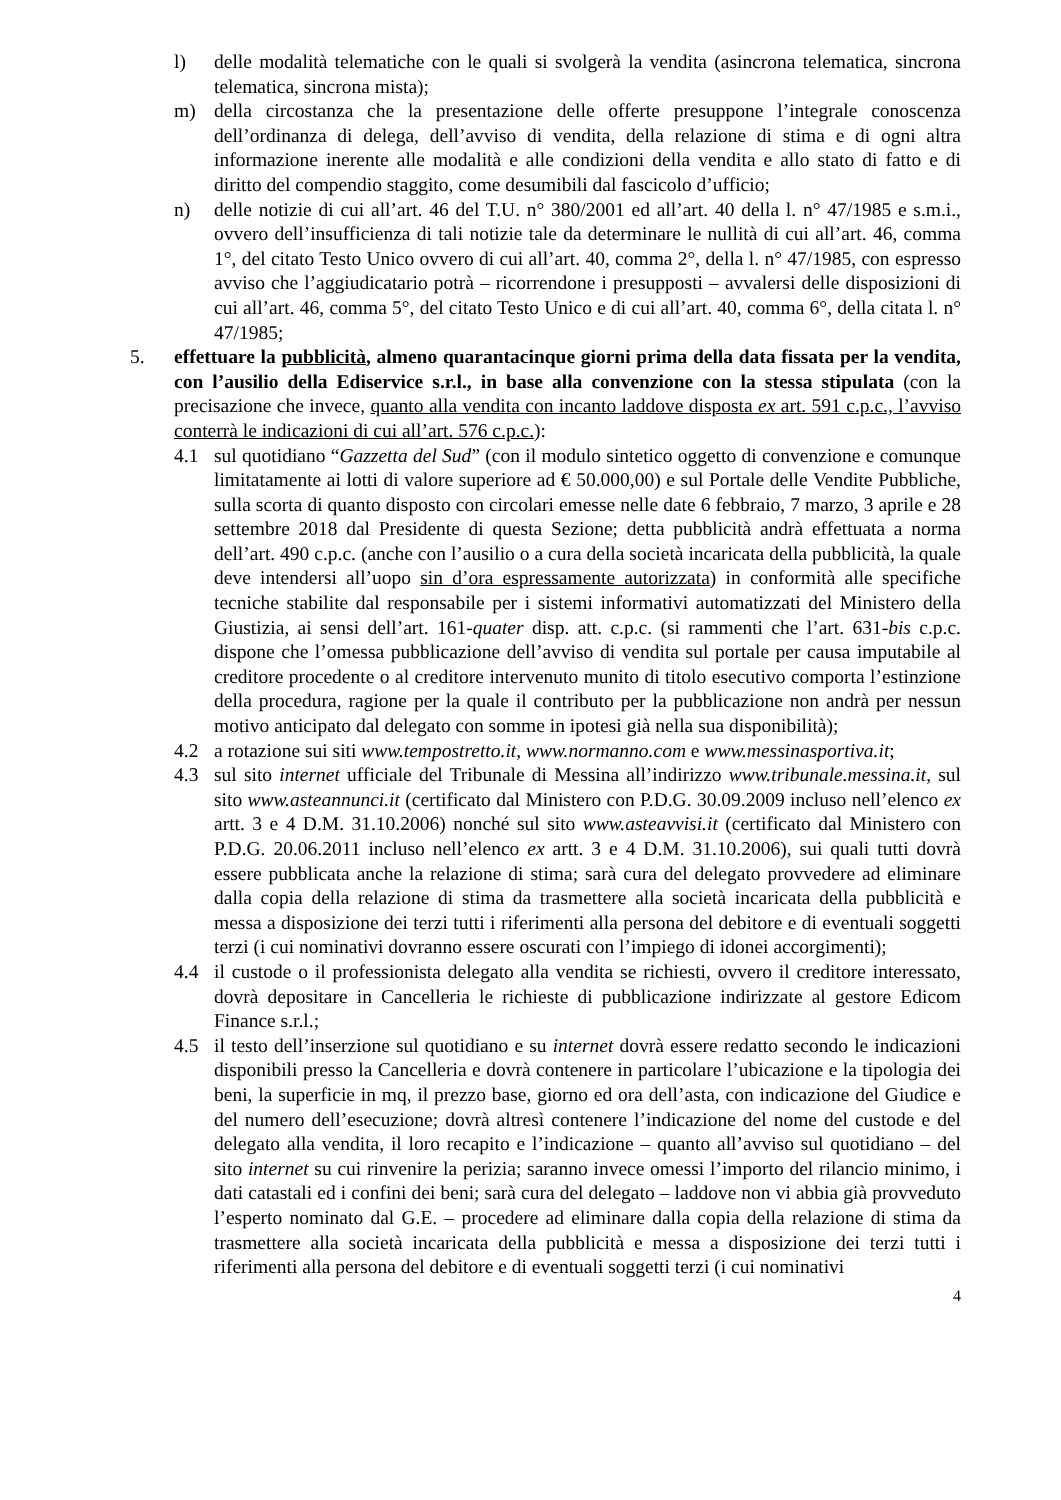l) delle modalità telematiche con le quali si svolgerà la vendita (asincrona telematica, sincrona telematica, sincrona mista);
m) della circostanza che la presentazione delle offerte presuppone l’integrale conoscenza dell’ordinanza di delega, dell’avviso di vendita, della relazione di stima e di ogni altra informazione inerente alle modalità e alle condizioni della vendita e allo stato di fatto e di diritto del compendio staggito, come desumibili dal fascicolo d’ufficio;
n) delle notizie di cui all’art. 46 del T.U. n° 380/2001 ed all’art. 40 della l. n° 47/1985 e s.m.i., ovvero dell’insufficienza di tali notizie tale da determinare le nullità di cui all’art. 46, comma 1°, del citato Testo Unico ovvero di cui all’art. 40, comma 2°, della l. n° 47/1985, con espresso avviso che l’aggiudicatario potrà – ricorrendone i presupposti – avvalersi delle disposizioni di cui all’art. 46, comma 5°, del citato Testo Unico e di cui all’art. 40, comma 6°, della citata l. n° 47/1985;
5. effettuare la pubblicità, almeno quarantacinque giorni prima della data fissata per la vendita, con l’ausilio della Ediservice s.r.l., in base alla convenzione con la stessa stipulata (con la precisazione che invece, quanto alla vendita con incanto laddove disposta ex art. 591 c.p.c., l’avviso conterrà le indicazioni di cui all’art. 576 c.p.c.):
4.1 sul quotidiano “Gazzetta del Sud” (con il modulo sintetico oggetto di convenzione e comunque limitatamente ai lotti di valore superiore ad € 50.000,00) e sul Portale delle Vendite Pubbliche, sulla scorta di quanto disposto con circolari emesse nelle date 6 febbraio, 7 marzo, 3 aprile e 28 settembre 2018 dal Presidente di questa Sezione; detta pubblicità andrà effettuata a norma dell’art. 490 c.p.c. (anche con l’ausilio o a cura della società incaricata della pubblicità, la quale deve intendersi all’uopo sin d’ora espressamente autorizzata) in conformità alle specifiche tecniche stabilite dal responsabile per i sistemi informativi automatizzati del Ministero della Giustizia, ai sensi dell’art. 161-quater disp. att. c.p.c. (si rammenti che l’art. 631-bis c.p.c. dispone che l’omessa pubblicazione dell’avviso di vendita sul portale per causa imputabile al creditore procedente o al creditore intervenuto munito di titolo esecutivo comporta l’estinzione della procedura, ragione per la quale il contributo per la pubblicazione non andrà per nessun motivo anticipato dal delegato con somme in ipotesi già nella sua disponibilità);
4.2 a rotazione sui siti www.tempostretto.it, www.normanno.com e www.messinasportiva.it;
4.3 sul sito internet ufficiale del Tribunale di Messina all’indirizzo www.tribunale.messina.it, sul sito www.asteannunci.it (certificato dal Ministero con P.D.G. 30.09.2009 incluso nell’elenco ex artt. 3 e 4 D.M. 31.10.2006) nonché sul sito www.asteavvisi.it (certificato dal Ministero con P.D.G. 20.06.2011 incluso nell’elenco ex artt. 3 e 4 D.M. 31.10.2006), sui quali tutti dovrà essere pubblicata anche la relazione di stima; sarà cura del delegato provvedere ad eliminare dalla copia della relazione di stima da trasmettere alla società incaricata della pubblicità e messa a disposizione dei terzi tutti i riferimenti alla persona del debitore e di eventuali soggetti terzi (i cui nominativi dovranno essere oscurati con l’impiego di idonei accorgimenti);
4.4 il custode o il professionista delegato alla vendita se richiesti, ovvero il creditore interessato, dovrà depositare in Cancelleria le richieste di pubblicazione indirizzate al gestore Edicom Finance s.r.l.;
4.5 il testo dell’inserzione sul quotidiano e su internet dovrà essere redatto secondo le indicazioni disponibili presso la Cancelleria e dovrà contenere in particolare l’ubicazione e la tipologia dei beni, la superficie in mq, il prezzo base, giorno ed ora dell’asta, con indicazione del Giudice e del numero dell’esecuzione; dovrà altresì contenere l’indicazione del nome del custode e del delegato alla vendita, il loro recapito e l’indicazione – quanto all’avviso sul quotidiano – del sito internet su cui rinvenire la perizia; saranno invece omessi l’importo del rilancio minimo, i dati catastali ed i confini dei beni; sarà cura del delegato – laddove non vi abbia già provveduto l’esperto nominato dal G.E. – procedere ad eliminare dalla copia della relazione di stima da trasmettere alla società incaricata della pubblicità e messa a disposizione dei terzi tutti i riferimenti alla persona del debitore e di eventuali soggetti terzi (i cui nominativi
4